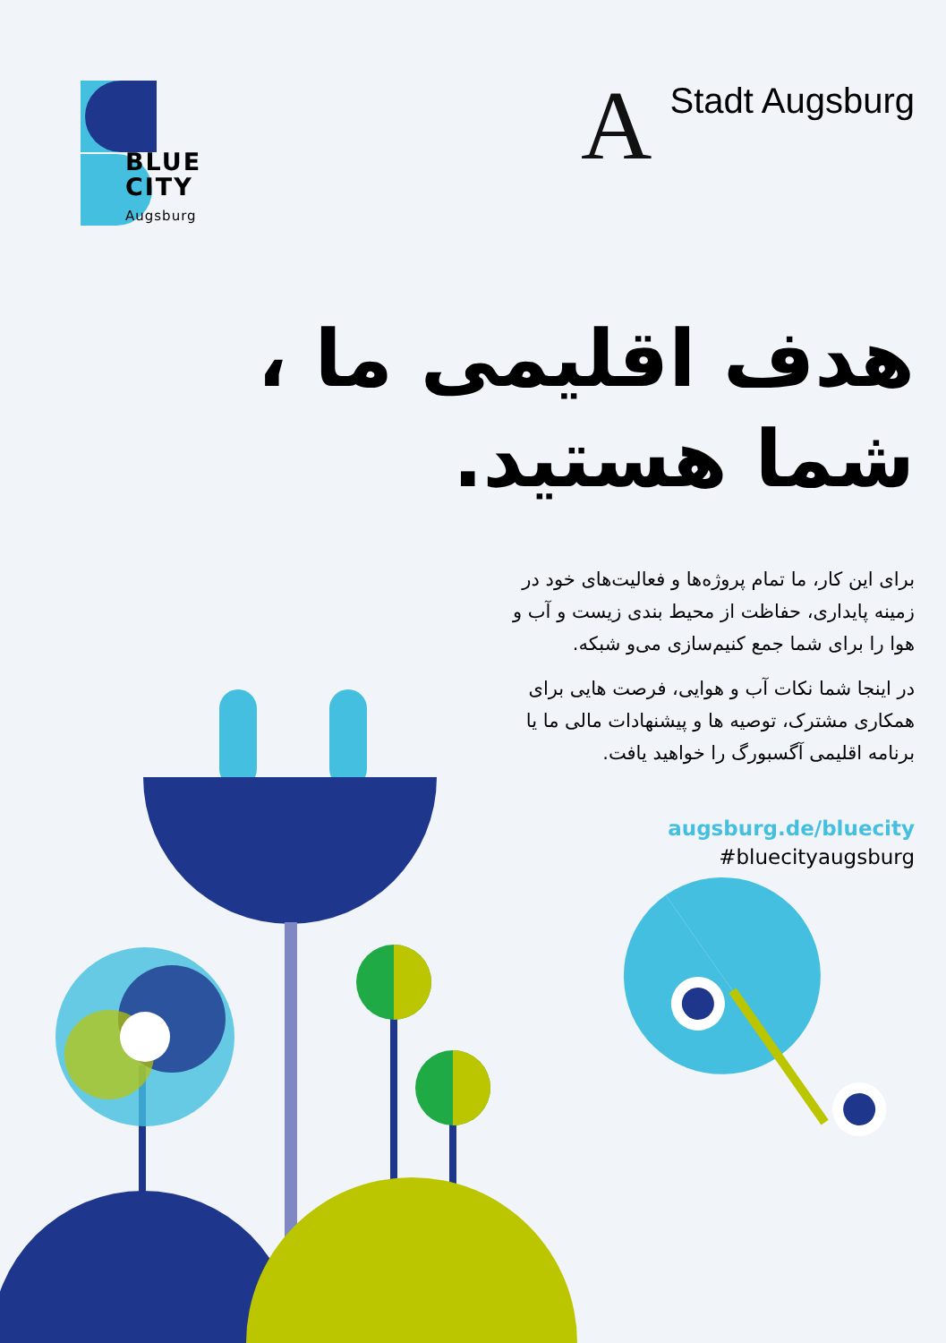BLUE
CITY
Augsburg
A Stadt Augsburg
هدف اقلیمی ما ،
شما هستید.
برای این کار، ما تمام پروژه‌ها و فعالیت‌های خود در زمینه پایداری، حفاظت از محیط بندی زیست و آب و هوا را برای شما جمع کنیم‌سازی می‌و شبکه.
در اینجا شما نکات آب و هوایی، فرصت هایی برای همکاری مشترک، توصیه ها و پیشنهادات مالی ما یا برنامه اقلیمی آگسبورگ را خواهید یافت.
augsburg.de/bluecity
#bluecityaugsburg